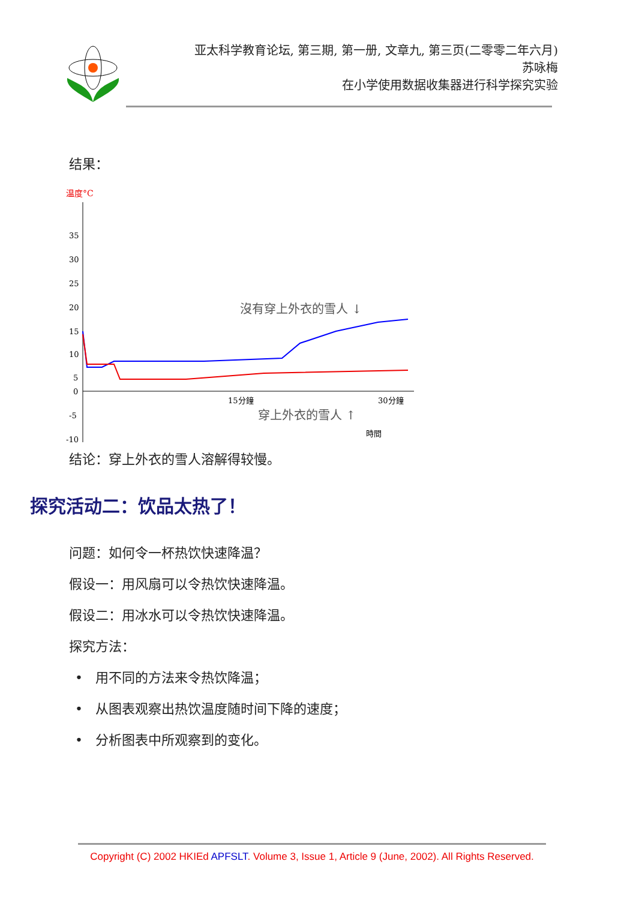亚太科学教育论坛, 第三期, 第一册, 文章九, 第三页(二零零二年六月)
苏咏梅
在小学使用数据收集器进行科学探究实验
结果：
温度°C
35
30
25
20
15
10
5
0
-5
-10
15分鐘
30分鐘
時間
沒有穿上外衣的雪人 ↓
穿上外衣的雪人 ↑
结论：穿上外衣的雪人溶解得较慢。
探究活动二：饮品太热了！
问题：如何令一杯热饮快速降温？
假设一：用风扇可以令热饮快速降温。
假设二：用冰水可以令热饮快速降温。
探究方法：
• 用不同的方法来令热饮降温；
• 从图表观察出热饮温度随时间下降的速度；
• 分析图表中所观察到的变化。
Copyright (C) 2002 HKIEd APFSLT. Volume 3, Issue 1, Article 9 (June, 2002). All Rights Reserved.